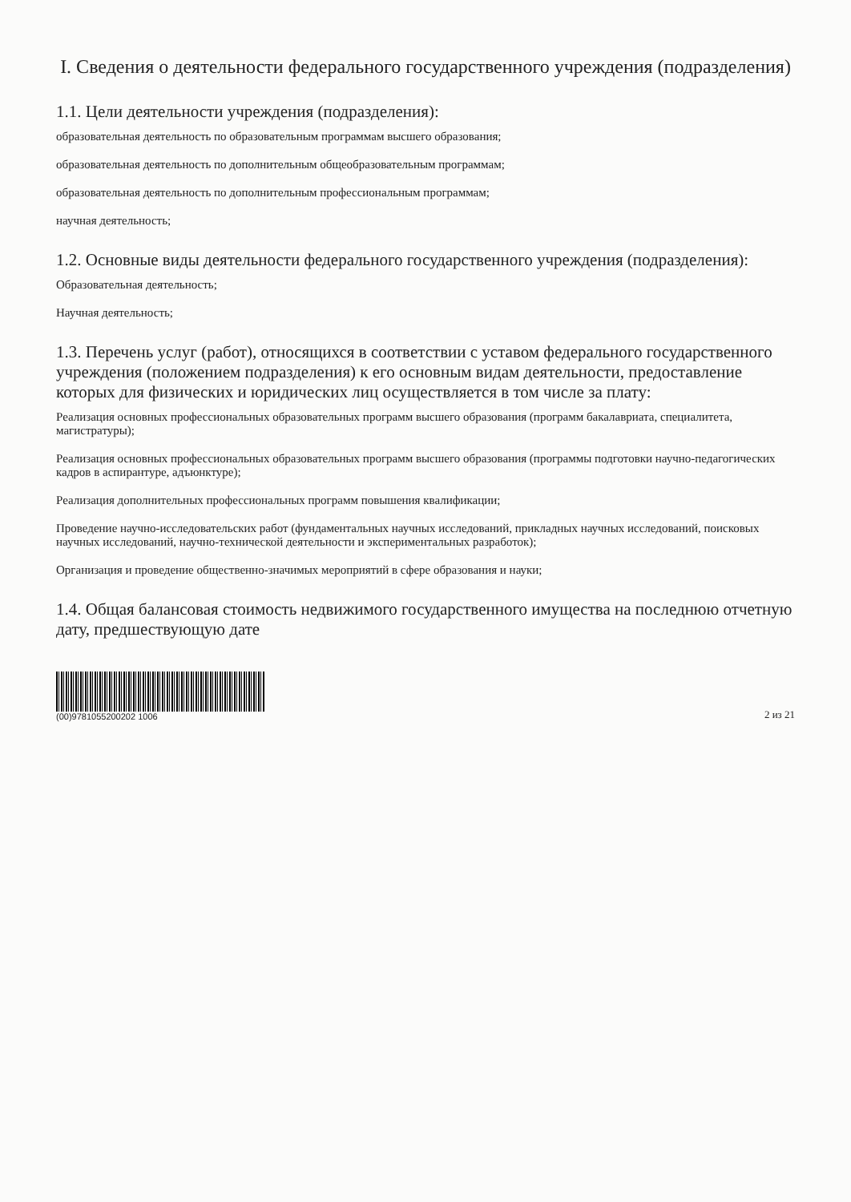I. Сведения о деятельности федерального государственного учреждения (подразделения)
1.1. Цели деятельности учреждения (подразделения):
образовательная деятельность по образовательным программам высшего образования;
образовательная деятельность по дополнительным общеобразовательным программам;
образовательная деятельность по дополнительным профессиональным программам;
научная деятельность;
1.2. Основные виды деятельности федерального государственного учреждения (подразделения):
Образовательная деятельность;
Научная деятельность;
1.3. Перечень услуг (работ), относящихся в соответствии с уставом федерального государственного учреждения (положением подразделения) к его основным видам деятельности, предоставление которых для физических и юридических лиц осуществляется в том числе за плату:
Реализация основных профессиональных образовательных программ высшего образования (программ бакалавриата, специалитета, магистратуры);
Реализация основных профессиональных образовательных программ высшего образования (программы подготовки научно-педагогических кадров в аспирантуре, адъюнктуре);
Реализация дополнительных профессиональных программ повышения квалификации;
Проведение научно-исследовательских работ (фундаментальных научных исследований, прикладных научных исследований, поисковых научных исследований, научно-технической деятельности и экспериментальных разработок);
Организация и проведение общественно-значимых мероприятий в сфере образования и науки;
1.4. Общая балансовая стоимость недвижимого государственного имущества на последнюю отчетную дату, предшествующую дате
(00)9781055200202 1006
2 из 21